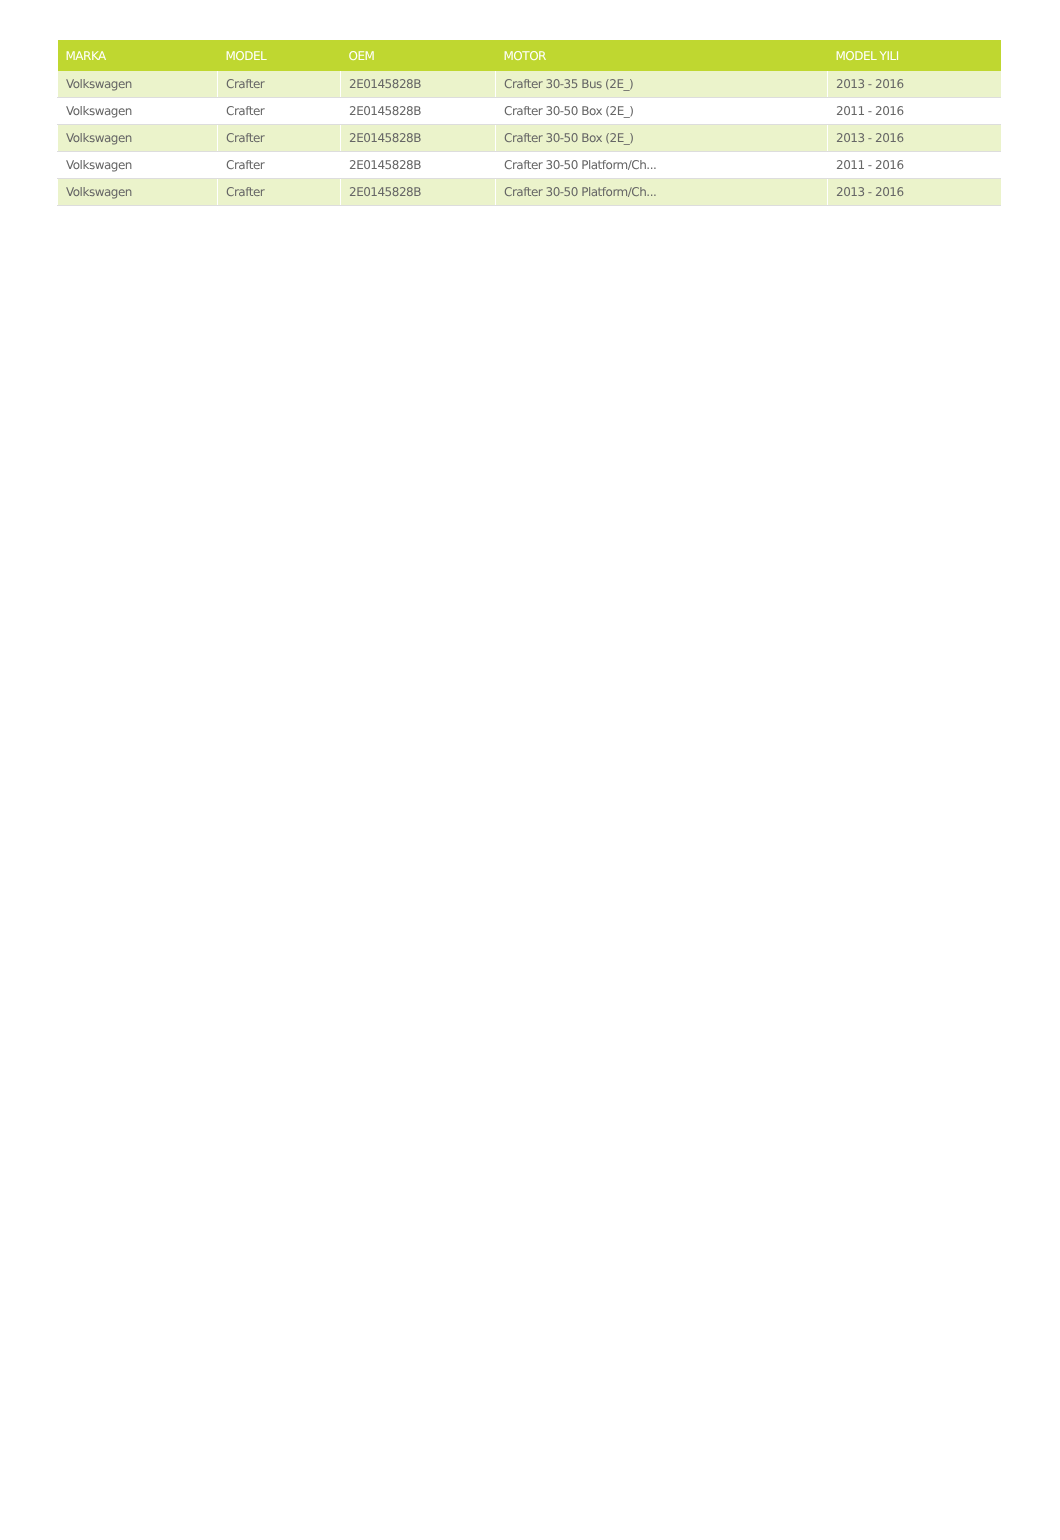| MARKA | MODEL | OEM | MOTOR | MODEL YILI |
| --- | --- | --- | --- | --- |
| Volkswagen | Crafter | 2E0145828B | Crafter 30-35 Bus (2E_) | 2013 - 2016 |
| Volkswagen | Crafter | 2E0145828B | Crafter 30-50 Box (2E_) | 2011 - 2016 |
| Volkswagen | Crafter | 2E0145828B | Crafter 30-50 Box (2E_) | 2013 - 2016 |
| Volkswagen | Crafter | 2E0145828B | Crafter 30-50 Platform/Ch... | 2011 - 2016 |
| Volkswagen | Crafter | 2E0145828B | Crafter 30-50 Platform/Ch... | 2013 - 2016 |